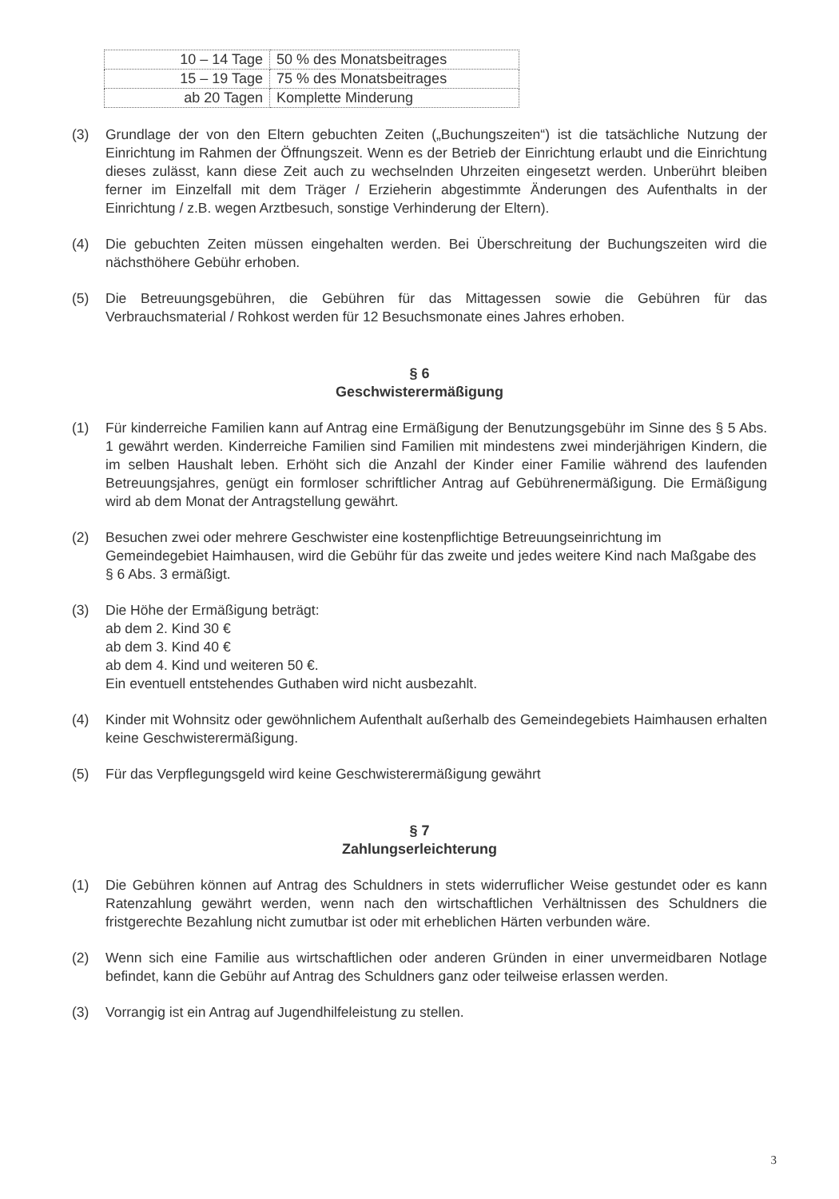| 10 – 14 Tage | 50 % des Monatsbeitrages |
| 15 – 19 Tage | 75 % des Monatsbeitrages |
| ab 20 Tagen | Komplette Minderung |
(3) Grundlage der von den Eltern gebuchten Zeiten („Buchungszeiten“) ist die tatsächliche Nutzung der Einrichtung im Rahmen der Öffnungszeit. Wenn es der Betrieb der Einrichtung erlaubt und die Einrichtung dieses zulässt, kann diese Zeit auch zu wechselnden Uhrzeiten eingesetzt werden. Unberührt bleiben ferner im Einzelfall mit dem Träger / Erzieherin abgestimmte Änderungen des Aufenthalts in der Einrichtung / z.B. wegen Arztbesuch, sonstige Verhinderung der Eltern).
(4) Die gebuchten Zeiten müssen eingehalten werden. Bei Überschreitung der Buchungszeiten wird die nächsthöhere Gebühr erhoben.
(5) Die Betreuungsgebühren, die Gebühren für das Mittagessen sowie die Gebühren für das Verbrauchsmaterial / Rohkost werden für 12 Besuchsmonate eines Jahres erhoben.
§ 6
Geschwisterermäßigung
(1) Für kinderreiche Familien kann auf Antrag eine Ermäßigung der Benutzungsgebühr im Sinne des § 5 Abs. 1 gewährt werden. Kinderreiche Familien sind Familien mit mindestens zwei minderjährigen Kindern, die im selben Haushalt leben. Erhöht sich die Anzahl der Kinder einer Familie während des laufenden Betreuungsjahres, genügt ein formloser schriftlicher Antrag auf Gebührenermäßigung. Die Ermäßigung wird ab dem Monat der Antragstellung gewährt.
(2) Besuchen zwei oder mehrere Geschwister eine kostenpflichtige Betreuungseinrichtung im Gemeindegebiet Haimhausen, wird die Gebühr für das zweite und jedes weitere Kind nach Maßgabe des § 6 Abs. 3 ermäßigt.
(3) Die Höhe der Ermäßigung beträgt:
ab dem 2. Kind 30 €
ab dem 3. Kind 40 €
ab dem 4. Kind und weiteren 50 €.
Ein eventuell entstehendes Guthaben wird nicht ausbezahlt.
(4) Kinder mit Wohnsitz oder gewöhnlichem Aufenthalt außerhalb des Gemeindegebiets Haimhausen erhalten keine Geschwisterermäßigung.
(5) Für das Verpflegungsgeld wird keine Geschwisterermäßigung gewährt
§ 7
Zahlungserleichterung
(1) Die Gebühren können auf Antrag des Schuldners in stets widerruflicher Weise gestundet oder es kann Ratenzahlung gewährt werden, wenn nach den wirtschaftlichen Verhältnissen des Schuldners die fristgerechte Bezahlung nicht zumutbar ist oder mit erheblichen Härten verbunden wäre.
(2) Wenn sich eine Familie aus wirtschaftlichen oder anderen Gründen in einer unvermeidbaren Notlage befindet, kann die Gebühr auf Antrag des Schuldners ganz oder teilweise erlassen werden.
(3) Vorrangig ist ein Antrag auf Jugendhilfeleistung zu stellen.
3